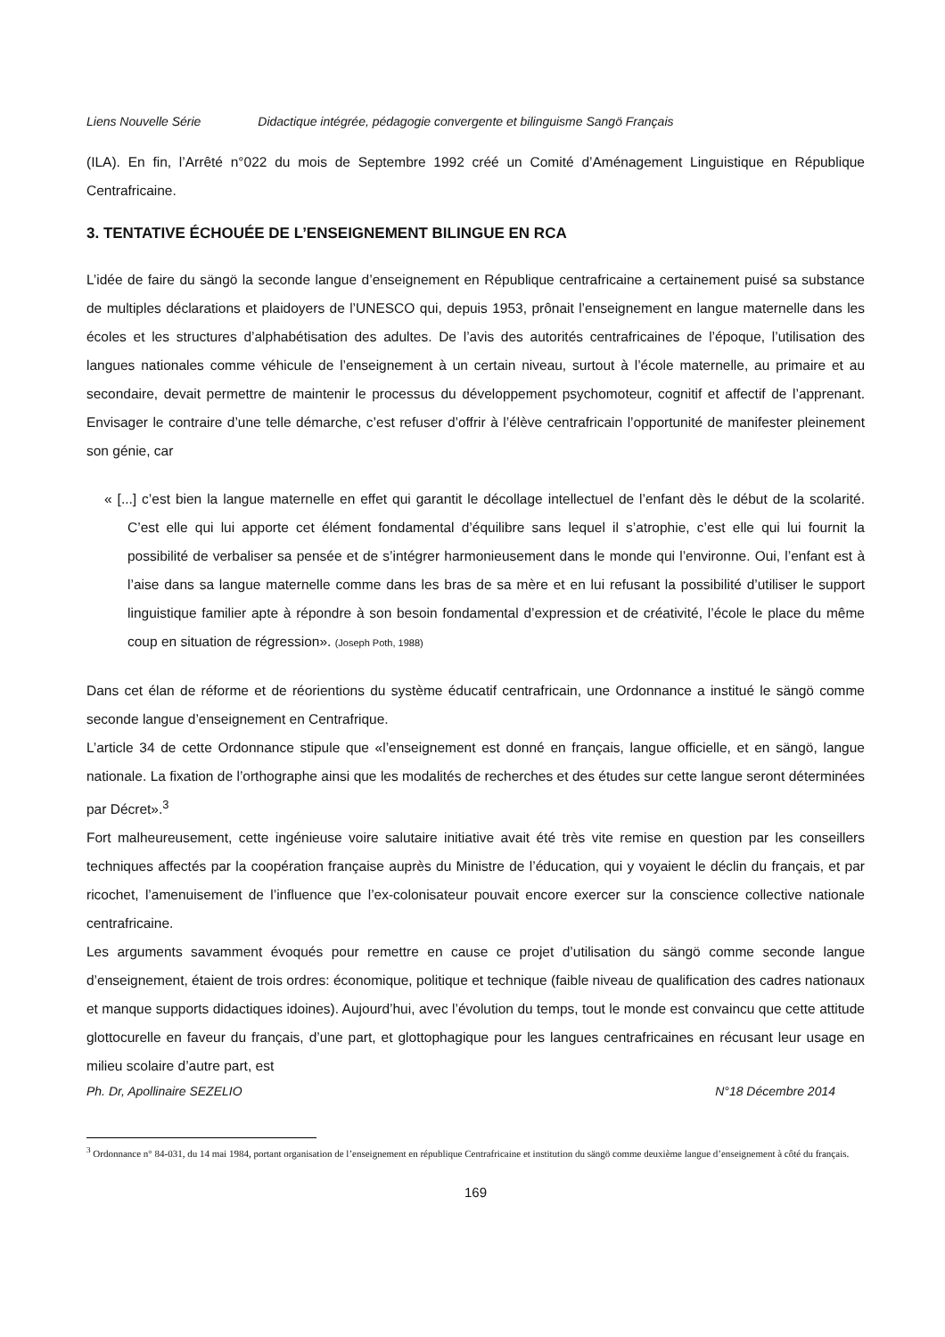Liens Nouvelle Série Didactique intégrée, pédagogie convergente et bilinguisme Sangö Français
(ILA). En fin, l’Arrêté n°022 du mois de Septembre 1992 créé un Comité d’Aménagement Linguistique en République Centrafricaine.
3. TENTATIVE ÉCHOUÉE DE L’ENSEIGNEMENT BILINGUE EN RCA
L’idée de faire du sängö la seconde langue d’enseignement en République centrafricaine a certainement puisé sa substance de multiples déclarations et plaidoyers de l’UNESCO qui, depuis 1953, prônait l’enseignement en langue maternelle dans les écoles et les structures d’alphabétisation des adultes. De l’avis des autorités centrafricaines de l’époque, l’utilisation des langues nationales comme véhicule de l’enseignement à un certain niveau, surtout à l’école maternelle, au primaire et au secondaire, devait permettre de maintenir le processus du développement psychomoteur, cognitif et affectif de l’apprenant. Envisager le contraire d’une telle démarche, c’est refuser d’offrir à l’élève centrafricain l’opportunité de manifester pleinement son génie, car
« [...] c’est bien la langue maternelle en effet qui garantit le décollage intellectuel de l’enfant dès le début de la scolarité. C’est elle qui lui apporte cet élément fondamental d’équilibre sans lequel il s’atrophie, c’est elle qui lui fournit la possibilité de verbaliser sa pensée et de s’intégrer harmonieusement dans le monde qui l’environne. Oui, l’enfant est à l’aise dans sa langue maternelle comme dans les bras de sa mère et en lui refusant la possibilité d’utiliser le support linguistique familier apte à répondre à son besoin fondamental d’expression et de créativité, l’école le place du même coup en situation de régression». (Joseph Poth, 1988)
Dans cet élan de réforme et de réorientions du système éducatif centrafricain, une Ordonnance a institué le sängö comme seconde langue d’enseignement en Centrafrique.
L’article 34 de cette Ordonnance stipule que «l’enseignement est donné en français, langue officielle, et en sängö, langue nationale. La fixation de l’orthographe ainsi que les modalités de recherches et des études sur cette langue seront déterminées par Décret».<sup>3</sup>
Fort malheureusement, cette ingénieuse voire salutaire initiative avait été très vite remise en question par les conseillers techniques affectés par la coopération française auprès du Ministre de l’éducation, qui y voyaient le déclin du français, et par ricochet, l’amenuisement de l’influence que l’ex-colonisateur pouvait encore exercer sur la conscience collective nationale centrafricaine.
Les arguments savamment évoqués pour remettre en cause ce projet d’utilisation du sängö comme seconde langue d’enseignement, étaient de trois ordres: économique, politique et technique (faible niveau de qualification des cadres nationaux et manque supports didactiques idoines). Aujourd’hui, avec l’évolution du temps, tout le monde est convaincu que cette attitude glottocurelle en faveur du français, d’une part, et glottophagique pour les langues centrafricaines en récusant leur usage en milieu scolaire d’autre part, est
Ph. Dr, Apollinaire SEZELIO N°18 Décembre 2014
<sup>3</sup> Ordonnance n° 84-031, du 14 mai 1984, portant organisation de l’enseignement en république Centrafricaine et institution du sängö comme deuxième langue d’enseignement à côté du français.
169